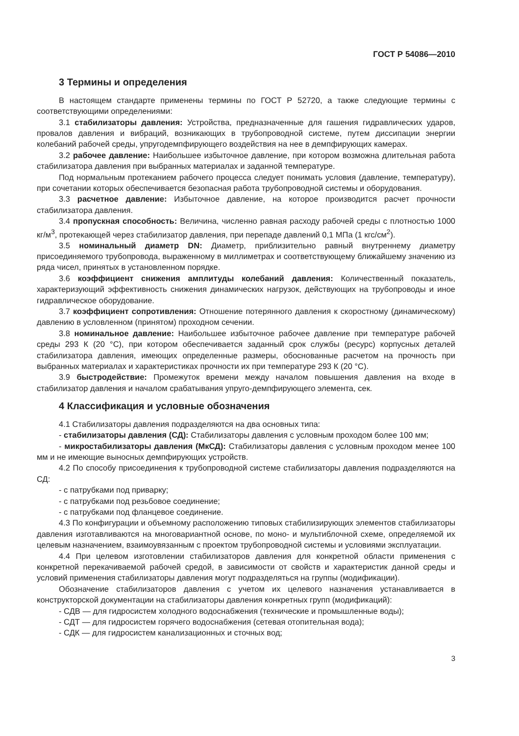ГОСТ Р 54086—2010
3 Термины и определения
В настоящем стандарте применены термины по ГОСТ Р 52720, а также следующие термины с соответствующими определениями:
3.1 стабилизаторы давления: Устройства, предназначенные для гашения гидравлических ударов, провалов давления и вибраций, возникающих в трубопроводной системе, путем диссипации энергии колебаний рабочей среды, упругодемпфирующего воздействия на нее в демпфирующих камерах.
3.2 рабочее давление: Наибольшее избыточное давление, при котором возможна длительная работа стабилизатора давления при выбранных материалах и заданной температуре.
Под нормальным протеканием рабочего процесса следует понимать условия (давление, температуру), при сочетании которых обеспечивается безопасная работа трубопроводной системы и оборудования.
3.3 расчетное давление: Избыточное давление, на которое производится расчет прочности стабилизатора давления.
3.4 пропускная способность: Величина, численно равная расходу рабочей среды с плотностью 1000 кг/м<sup>3</sup>, протекающей через стабилизатор давления, при перепаде давлений 0,1 МПа (1 кгс/см<sup>2</sup>).
3.5 номинальный диаметр DN: Диаметр, приблизительно равный внутреннему диаметру присоединяемого трубопровода, выраженному в миллиметрах и соответствующему ближайшему значению из ряда чисел, принятых в установленном порядке.
3.6 коэффициент снижения амплитуды колебаний давления: Количественный показатель, характеризующий эффективность снижения динамических нагрузок, действующих на трубопроводы и иное гидравлическое оборудование.
3.7 коэффициент сопротивления: Отношение потерянного давления к скоростному (динамическому) давлению в условленном (принятом) проходном сечении.
3.8 номинальное давление: Наибольшее избыточное рабочее давление при температуре рабочей среды 293 К (20 °С), при котором обеспечивается заданный срок службы (ресурс) корпусных деталей стабилизатора давления, имеющих определенные размеры, обоснованные расчетом на прочность при выбранных материалах и характеристиках прочности их при температуре 293 К (20 °С).
3.9 быстродействие: Промежуток времени между началом повышения давления на входе в стабилизатор давления и началом срабатывания упруго-демпфирующего элемента, сек.
4 Классификация и условные обозначения
4.1 Стабилизаторы давления подразделяются на два основных типа:
- стабилизаторы давления (СД): Стабилизаторы давления с условным проходом более 100 мм;
- микростабилизаторы давления (МкСД): Стабилизаторы давления с условным проходом менее 100 мм и не имеющие выносных демпфирующих устройств.
4.2 По способу присоединения к трубопроводной системе стабилизаторы давления подразделяются на СД:
- с патрубками под приварку;
- с патрубками под резьбовое соединение;
- с патрубками под фланцевое соединение.
4.3 По конфигурации и объемному расположению типовых стабилизирующих элементов стабилизаторы давления изготавливаются на многовариантной основе, по моно- и мультиблочной схеме, определяемой их целевым назначением, взаимоувязанным с проектом трубопроводной системы и условиями эксплуатации.
4.4 При целевом изготовлении стабилизаторов давления для конкретной области применения с конкретной перекачиваемой рабочей средой, в зависимости от свойств и характеристик данной среды и условий применения стабилизаторы давления могут подразделяться на группы (модификации).
Обозначение стабилизаторов давления с учетом их целевого назначения устанавливается в конструкторской документации на стабилизаторы давления конкретных групп (модификаций):
- СДВ — для гидросистем холодного водоснабжения (технические и промышленные воды);
- СДТ — для гидросистем горячего водоснабжения (сетевая отопительная вода);
- СДК — для гидросистем канализационных и сточных вод;
3